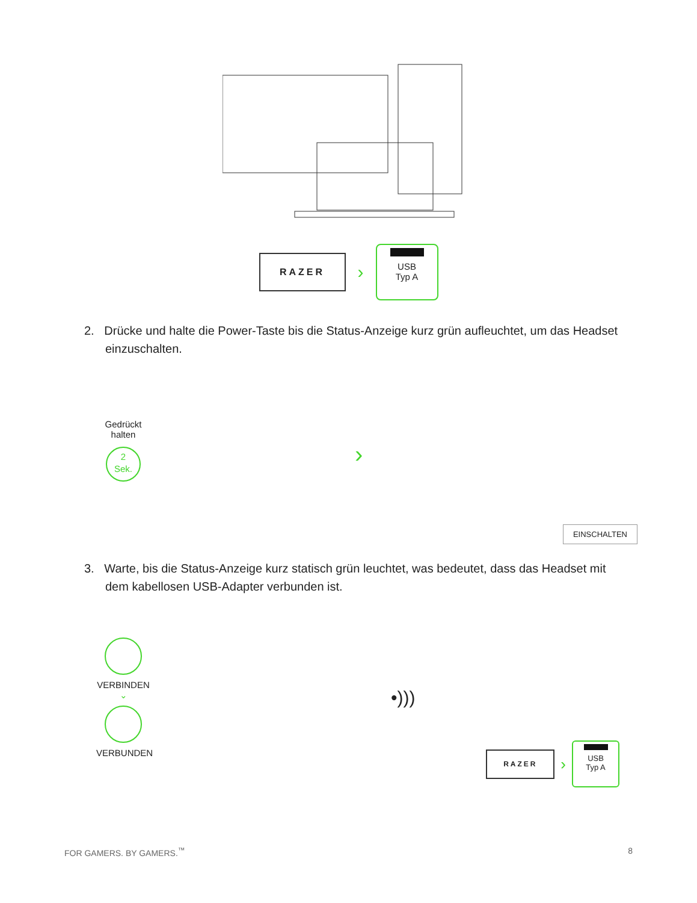RAZER
›
USB
Typ A
2. Drücke und halte die Power-Taste bis die Status-Anzeige kurz grün aufleuchtet, um das Headset einzuschalten.
Gedrückt
halten
2
Sek.
›
EINSCHALTEN
3. Warte, bis die Status-Anzeige kurz statisch grün leuchtet, was bedeutet, dass das Headset mit dem kabellosen USB-Adapter verbunden ist.
VERBINDEN
⌄
VERBUNDEN
•)))
RAZER
›
USB
Typ A
FOR GAMERS. BY GAMERS.<sup>™</sup> 8